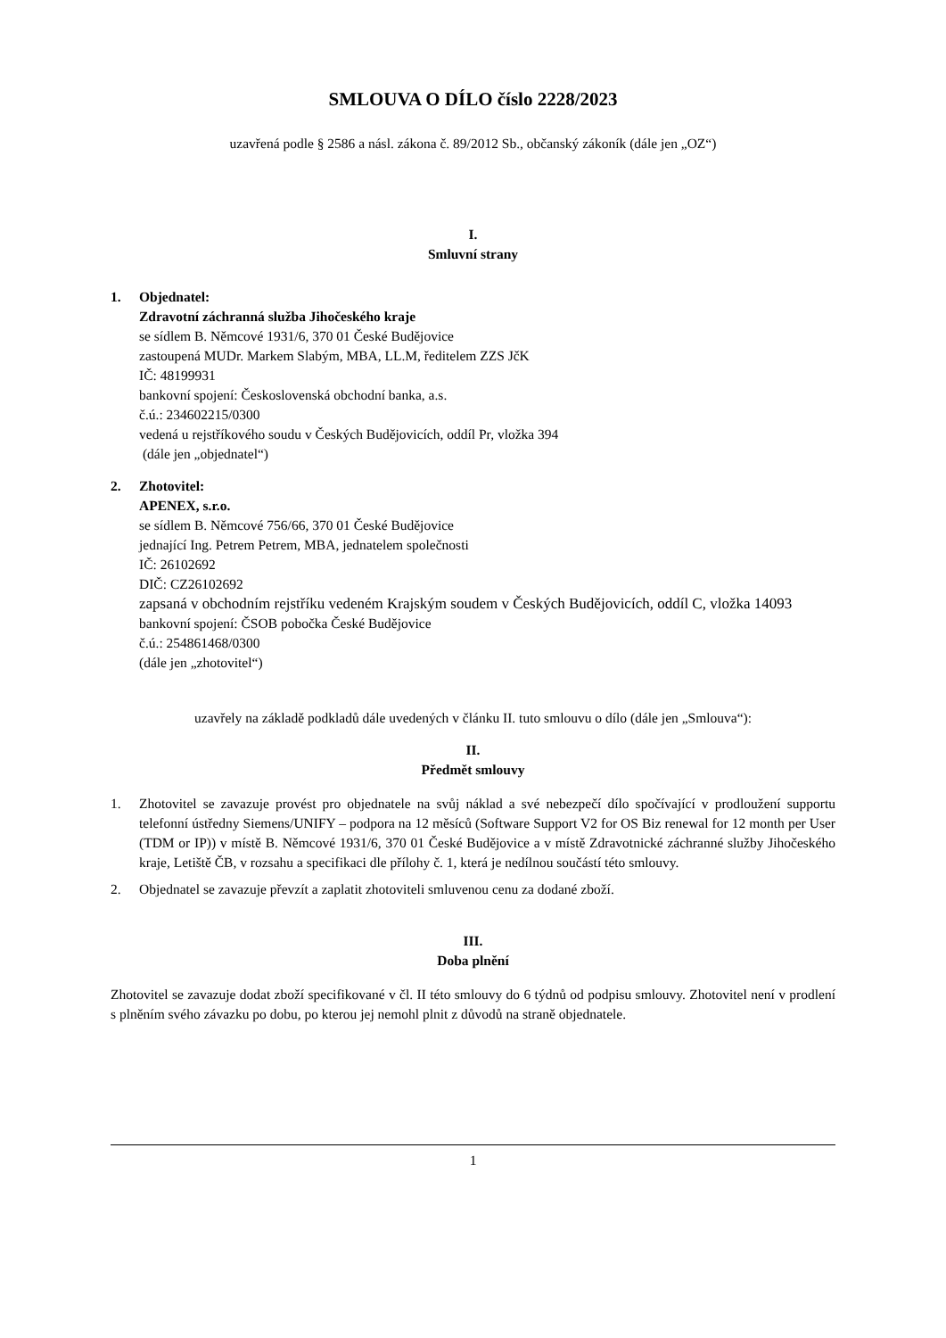SMLOUVA O DÍLO číslo 2228/2023
uzavřená podle § 2586 a násl. zákona č. 89/2012 Sb., občanský zákoník (dále jen „OZ“)
I.
Smluvní strany
1. Objednatel:
Zdravotní záchranná služba Jihočeského kraje
se sídlem B. Němcové 1931/6, 370 01 České Budějovice
zastoupená MUDr. Markem Slabým, MBA, LL.M, ředitelem ZZS JčK
IČ: 48199931
bankovní spojení: Československá obchodní banka, a.s.
č.ú.: 234602215/0300
vedená u rejstříkového soudu v Českých Budějovicích, oddíl Pr, vložka 394
(dále jen „objednatel“)
2. Zhotovitel:
APENEX, s.r.o.
se sídlem B. Němcové 756/66, 370 01 České Budějovice
jednající Ing. Petrem Petrem, MBA, jednatelem společnosti
IČ: 26102692
DIČ: CZ26102692
zapsaná v obchodním rejstříku vedeném Krajským soudem v Českých Budějovicích, oddíl C, vložka 14093
bankovní spojení: ČSOB pobočka České Budějovice
č.ú.: 254861468/0300
(dále jen „zhotovitel“)
uzavřely na základě podkladů dále uvedených v článku II. tuto smlouvu o dílo (dále jen „Smlouva“):
II.
Předmět smlouvy
1. Zhotovitel se zavazuje provést pro objednatele na svůj náklad a své nebezpečí dílo spočívající v prodloužení supportu telefonní ústředny Siemens/UNIFY – podpora na 12 měsíců (Software Support V2 for OS Biz renewal for 12 month per User (TDM or IP)) v místě B. Němcové 1931/6, 370 01 České Budějovice a v místě Zdravotnické záchranné služby Jihočeského kraje, Letiště ČB, v rozsahu a specifikaci dle přílohy č. 1, která je nedílnou součástí této smlouvy.
2. Objednatel se zavazuje převzít a zaplatit zhotoviteli smluvenou cenu za dodané zboží.
III.
Doba plnění
Zhotovitel se zavazuje dodat zboží specifikované v čl. II této smlouvy do 6 týdnů od podpisu smlouvy. Zhotovitel není v prodlení s plněním svého závazku po dobu, po kterou jej nemohl plnit z důvodů na straně objednatele.
1